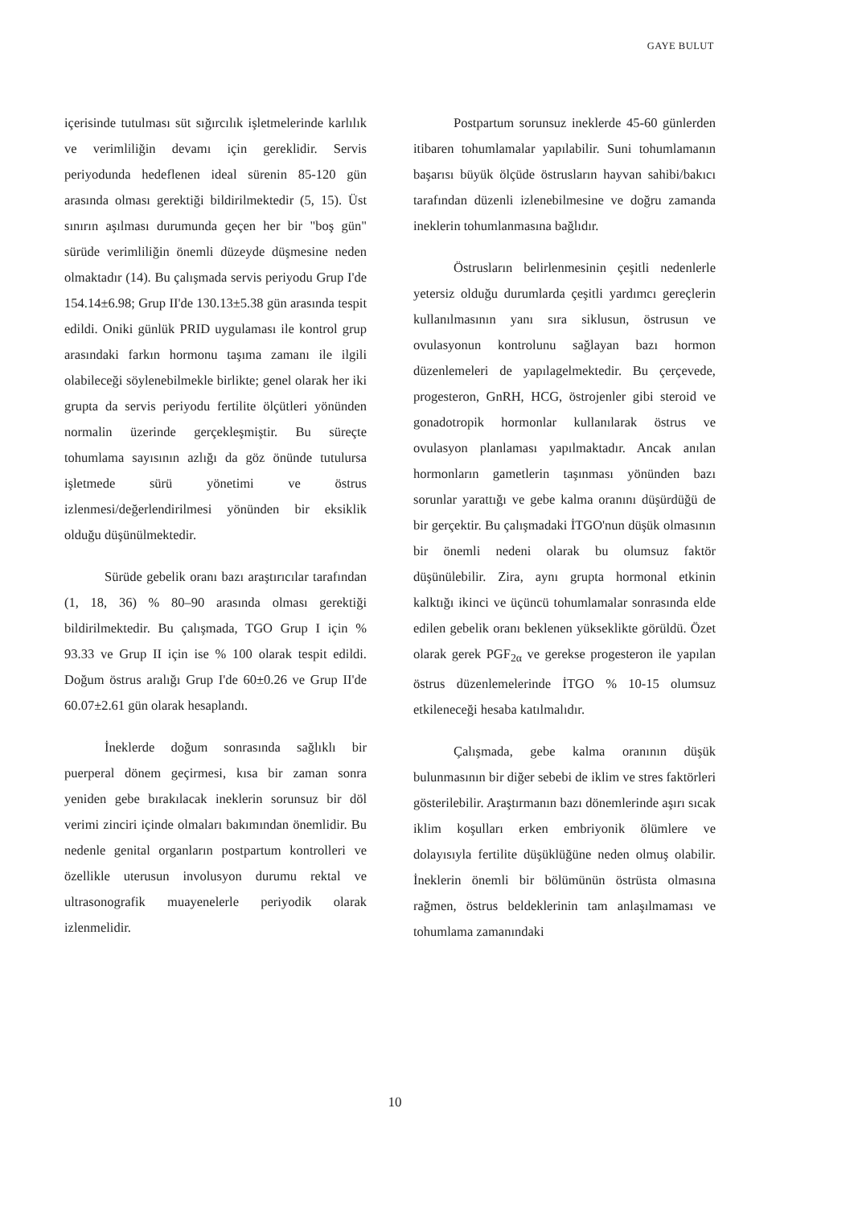GAYE BULUT
içerisinde tutulması süt sığırcılık işletmelerinde karlılık ve verimliliğin devamı için gereklidir. Servis periyodunda hedeflenen ideal sürenin 85-120 gün arasında olması gerektiği bildirilmektedir (5, 15). Üst sınırın aşılması durumunda geçen her bir "boş gün" sürüde verimliliğin önemli düzeyde düşmesine neden olmaktadır (14). Bu çalışmada servis periyodu Grup I'de 154.14±6.98; Grup II'de 130.13±5.38 gün arasında tespit edildi. Oniki günlük PRID uygulaması ile kontrol grup arasındaki farkın hormonu taşıma zamanı ile ilgili olabileceği söylenebilmekle birlikte; genel olarak her iki grupta da servis periyodu fertilite ölçütleri yönünden normalin üzerinde gerçekleşmiştir. Bu süreçte tohumlama sayısının azlığı da göz önünde tutulursa işletmede sürü yönetimi ve östrus izlenmesi/değerlendirilmesi yönünden bir eksiklik olduğu düşünülmektedir.
Sürüde gebelik oranı bazı araştırıcılar tarafından (1, 18, 36) % 80–90 arasında olması gerektiği bildirilmektedir. Bu çalışmada, TGO Grup I için % 93.33 ve Grup II için ise % 100 olarak tespit edildi. Doğum östrus aralığı Grup I'de 60±0.26 ve Grup II'de 60.07±2.61 gün olarak hesaplandı.
İneklerde doğum sonrasında sağlıklı bir puerperal dönem geçirmesi, kısa bir zaman sonra yeniden gebe bırakılacak ineklerin sorunsuz bir döl verimi zinciri içinde olmaları bakımından önemlidir. Bu nedenle genital organların postpartum kontrolleri ve özellikle uterusun involusyon durumu rektal ve ultrasonografik muayenelerle periyodik olarak izlenmelidir.
Postpartum sorunsuz ineklerde 45-60 günlerden itibaren tohumlamalar yapılabilir. Suni tohumlamanın başarısı büyük ölçüde östrusların hayvan sahibi/bakıcı tarafından düzenli izlenebilmesine ve doğru zamanda ineklerin tohumlanmasına bağlıdır.
Östrusların belirlenmesinin çeşitli nedenlerle yetersiz olduğu durumlarda çeşitli yardımcı gereçlerin kullanılmasının yanı sıra siklusun, östrusun ve ovulasyonun kontrolunu sağlayan bazı hormon düzenlemeleri de yapılagelmektedir. Bu çerçevede, progesteron, GnRH, HCG, östrojenler gibi steroid ve gonadotropik hormonlar kullanılarak östrus ve ovulasyon planlaması yapılmaktadır. Ancak anılan hormonların gametlerin taşınması yönünden bazı sorunlar yarattığı ve gebe kalma oranını düşürdüğü de bir gerçektir. Bu çalışmadaki İTGO'nun düşük olmasının bir önemli nedeni olarak bu olumsuz faktör düşünülebilir. Zira, aynı grupta hormonal etkinin kalktığı ikinci ve üçüncü tohumlamalar sonrasında elde edilen gebelik oranı beklenen yükseklikte görüldü. Özet olarak gerek PGF<sub>2α</sub> ve gerekse progesteron ile yapılan östrus düzenlemelerinde İTGO % 10-15 olumsuz etkileneceği hesaba katılmalıdır.
Çalışmada, gebe kalma oranının düşük bulunmasının bir diğer sebebi de iklim ve stres faktörleri gösterilebilir. Araştırmanın bazı dönemlerinde aşırı sıcak iklim koşulları erken embriyonik ölümlere ve dolayısıyla fertilite düşüklüğüne neden olmuş olabilir. İneklerin önemli bir bölümünün östrüsta olmasına rağmen, östrus beldeklerinin tam anlaşılmaması ve tohumlama zamanındaki
10